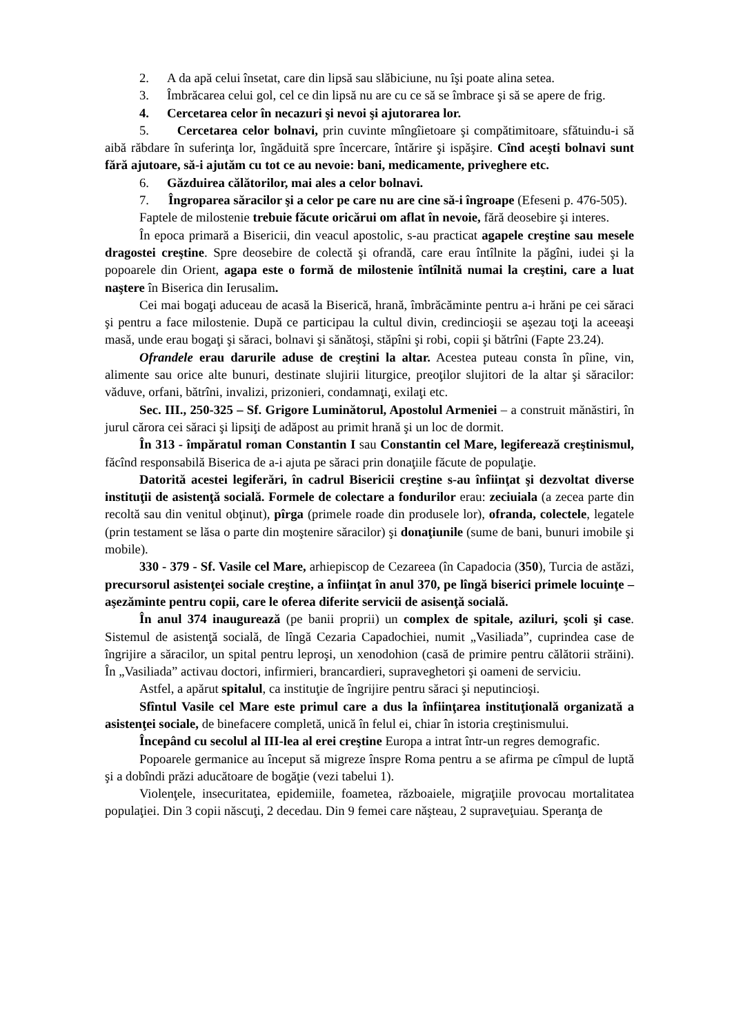2. A da apă celui însetat, care din lipsă sau slăbiciune, nu îşi poate alina setea.
3. Îmbrăcarea celui gol, cel ce din lipsă nu are cu ce să se îmbrace şi să se apere de frig.
4. Cercetarea celor în necazuri şi nevoi şi ajutorarea lor.
5. Cercetarea celor bolnavi, prin cuvinte mîngîietoare şi compătimitoare, sfătuindu-i să aibă răbdare în suferinţa lor, îngăduită spre încercare, întărire şi ispăşire. Cînd aceşti bolnavi sunt fără ajutoare, să-i ajutăm cu tot ce au nevoie: bani, medicamente, priveghere etc.
6. Găzduirea călătorilor, mai ales a celor bolnavi.
7. Îngroparea săracilor şi a celor pe care nu are cine să-i îngroape (Efeseni p. 476-505).
Faptele de milostenie trebuie făcute oricărui om aflat în nevoie, fără deosebire şi interes.
În epoca primară a Bisericii, din veacul apostolic, s-au practicat agapele creştine sau mesele dragostei creştine. Spre deosebire de colectă şi ofrandă, care erau întîlnite la păgîni, iudei şi la popoarele din Orient, agapa este o formă de milostenie întîlnită numai la creştini, care a luat naştere în Biserica din Ierusalim.
Cei mai bogaţi aduceau de acasă la Biserică, hrană, îmbrăcăminte pentru a-i hrăni pe cei săraci şi pentru a face milostenie. După ce participau la cultul divin, credincioşii se aşezau toţi la aceeaşi masă, unde erau bogaţi şi săraci, bolnavi şi sănătoşi, stăpîni şi robi, copii şi bătrîni (Fapte 23.24).
Ofrandele erau darurile aduse de creştini la altar. Acestea puteau consta în pîine, vin, alimente sau orice alte bunuri, destinate slujirii liturgice, preoţilor slujitori de la altar şi săracilor: văduve, orfani, bătrîni, invalizi, prizonieri, condamnaţi, exilaţi etc.
Sec. III., 250-325 – Sf. Grigore Luminătorul, Apostolul Armeniei – a construit mănăstiri, în jurul cărora cei săraci şi lipsiţi de adăpost au primit hrană şi un loc de dormit.
În 313 - împăratul roman Constantin I sau Constantin cel Mare, legiferează creştinismul, făcînd responsabilă Biserica de a-i ajuta pe săraci prin donaţiile făcute de populaţie.
Datorită acestei legiferări, în cadrul Bisericii creştine s-au înfiinţat şi dezvoltat diverse instituţii de asistenţă socială. Formele de colectare a fondurilor erau: zeciuiala (a zecea parte din recoltă sau din venitul obţinut), pîrga (primele roade din produsele lor), ofranda, colectele, legatele (prin testament se lăsa o parte din moştenire săracilor) şi donaţiunile (sume de bani, bunuri imobile şi mobile).
330 - 379 - Sf. Vasile cel Mare, arhiepiscop de Cezareea (în Capadocia (350), Turcia de astăzi, precursorul asistenţei sociale creştine, a înfiinţat în anul 370, pe lîngă biserici primele locuinţe – aşezăminte pentru copii, care le oferea diferite servicii de asisenţă socială.
În anul 374 inaugurează (pe banii proprii) un complex de spitale, aziluri, şcoli şi case. Sistemul de asistenţă socială, de lîngă Cezaria Capadochiei, numit „Vasiliada”, cuprindea case de îngrijire a săracilor, un spital pentru leproşi, un xenodohion (casă de primire pentru călătorii străini). În „Vasiliada” activau doctori, infirmieri, brancardieri, supraveghetori şi oameni de serviciu.
Astfel, a apărut spitalul, ca instituţie de îngrijire pentru săraci şi neputincioşi.
Sfîntul Vasile cel Mare este primul care a dus la înfiinţarea instituţională organizată a asistenţei sociale, de binefacere completă, unică în felul ei, chiar în istoria creştinismului.
Începând cu secolul al III-lea al erei creştine Europa a intrat într-un regres demografic.
Popoarele germanice au început să migreze înspre Roma pentru a se afirma pe cîmpul de luptă şi a dobîndi prăzi aducătoare de bogăţie (vezi tabelui 1).
Violenţele, insecuritatea, epidemiile, foametea, războaiele, migraţiile provocau mortalitatea populaţiei. Din 3 copii născuţi, 2 decedau. Din 9 femei care năşteau, 2 supraveţuiau. Speranţa de